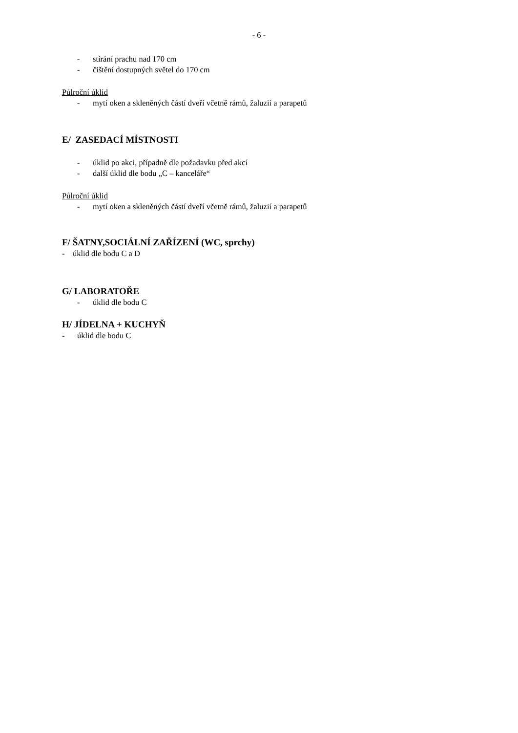- 6 -
- stírání prachu nad 170 cm
- čištění dostupných světel do 170 cm
Půlroční úklid
- mytí oken a skleněných částí dveří včetně rámů, žaluzií a parapetů
E/ ZASEDACÍ MÍSTNOSTI
- úklid po akci, případně dle požadavku před akcí
- další úklid dle bodu „C – kanceláře“
Půlroční úklid
- mytí oken a skleněných částí dveří včetně rámů, žaluzií a parapetů
F/ ŠATNY,SOCIÁLNÍ ZAŘÍZENÍ (WC, sprchy)
- úklid dle bodu C a D
G/ LABORATOŘE
- úklid dle bodu C
H/ JÍDELNA + KUCHYŇ
- úklid dle bodu C